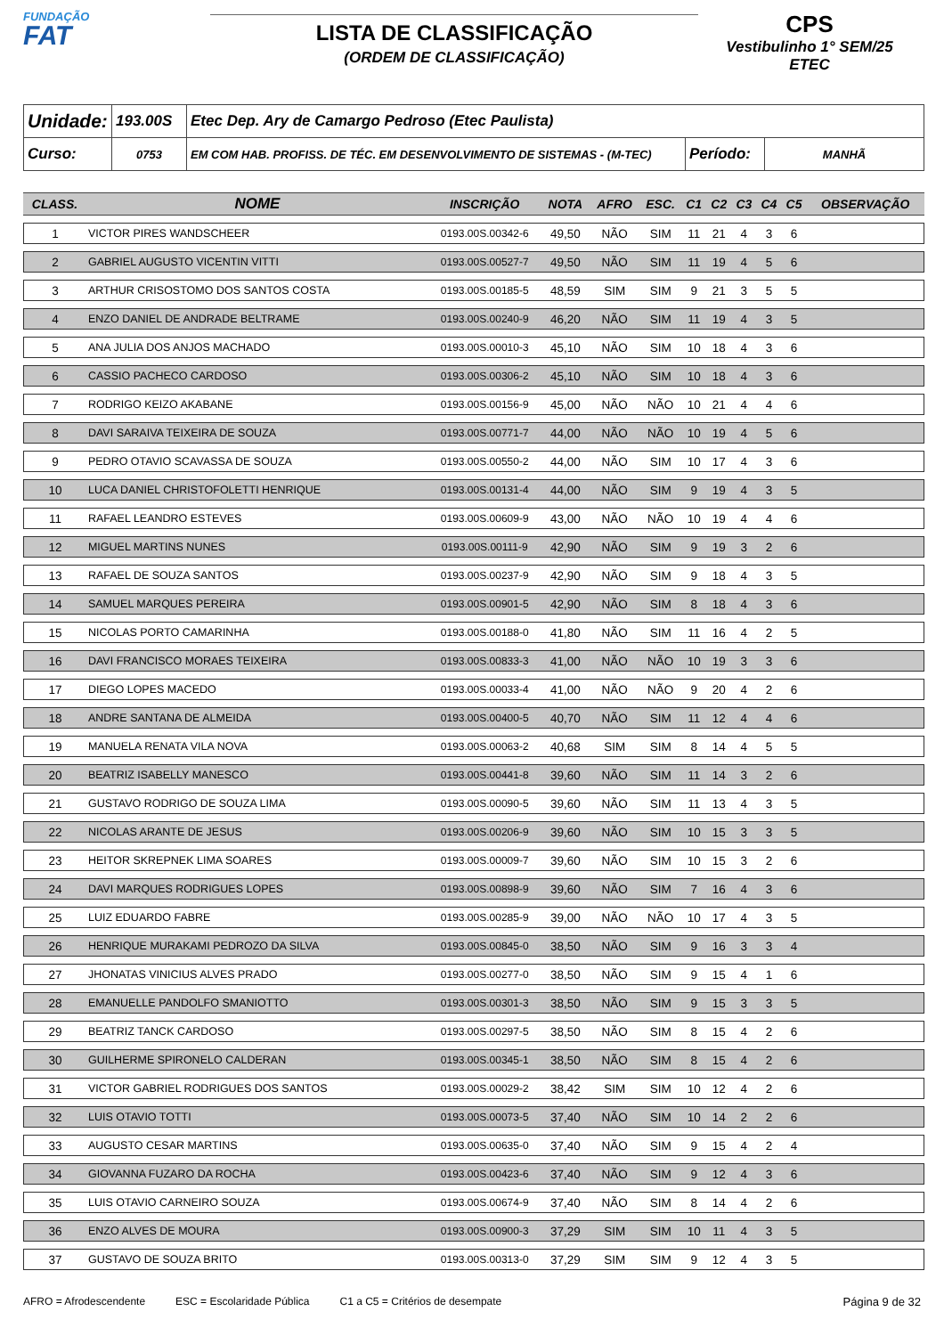FUNDAÇÃO
FAT
LISTA DE CLASSIFICAÇÃO
(ORDEM DE CLASSIFICAÇÃO)
CPS
Vestibulinho 1° SEM/25
ETEC
| Unidade: | 193.00S | Etec Dep. Ary de Camargo Pedroso (Etec Paulista) | | |
| Curso: | 0753 | EM COM HAB. PROFISS. DE TÉC. EM DESENVOLVIMENTO DE SISTEMAS - (M-TEC) | Período: | MANHÃ |
| CLASS. | NOME | INSCRIÇÃO | NOTA | AFRO | ESC. | C1 | C2 | C3 | C4 | C5 | OBSERVAÇÃO |
| --- | --- | --- | --- | --- | --- | --- | --- | --- | --- | --- | --- |
| 1 | VICTOR PIRES WANDSCHEER | 0193.00S.00342-6 | 49,50 | NÃO | SIM | 11 | 21 | 4 | 3 | 6 | |
| 2 | GABRIEL AUGUSTO VICENTIN VITTI | 0193.00S.00527-7 | 49,50 | NÃO | SIM | 11 | 19 | 4 | 5 | 6 | |
| 3 | ARTHUR CRISOSTOMO DOS SANTOS COSTA | 0193.00S.00185-5 | 48,59 | SIM | SIM | 9 | 21 | 3 | 5 | 5 | |
| 4 | ENZO DANIEL DE ANDRADE BELTRAME | 0193.00S.00240-9 | 46,20 | NÃO | SIM | 11 | 19 | 4 | 3 | 5 | |
| 5 | ANA JULIA DOS ANJOS MACHADO | 0193.00S.00010-3 | 45,10 | NÃO | SIM | 10 | 18 | 4 | 3 | 6 | |
| 6 | CASSIO PACHECO CARDOSO | 0193.00S.00306-2 | 45,10 | NÃO | SIM | 10 | 18 | 4 | 3 | 6 | |
| 7 | RODRIGO KEIZO AKABANE | 0193.00S.00156-9 | 45,00 | NÃO | NÃO | 10 | 21 | 4 | 4 | 6 | |
| 8 | DAVI SARAIVA TEIXEIRA DE SOUZA | 0193.00S.00771-7 | 44,00 | NÃO | NÃO | 10 | 19 | 4 | 5 | 6 | |
| 9 | PEDRO OTAVIO SCAVASSA DE SOUZA | 0193.00S.00550-2 | 44,00 | NÃO | SIM | 10 | 17 | 4 | 3 | 6 | |
| 10 | LUCA DANIEL CHRISTOFOLETTI HENRIQUE | 0193.00S.00131-4 | 44,00 | NÃO | SIM | 9 | 19 | 4 | 3 | 5 | |
| 11 | RAFAEL LEANDRO ESTEVES | 0193.00S.00609-9 | 43,00 | NÃO | NÃO | 10 | 19 | 4 | 4 | 6 | |
| 12 | MIGUEL MARTINS NUNES | 0193.00S.00111-9 | 42,90 | NÃO | SIM | 9 | 19 | 3 | 2 | 6 | |
| 13 | RAFAEL DE SOUZA SANTOS | 0193.00S.00237-9 | 42,90 | NÃO | SIM | 9 | 18 | 4 | 3 | 5 | |
| 14 | SAMUEL MARQUES PEREIRA | 0193.00S.00901-5 | 42,90 | NÃO | SIM | 8 | 18 | 4 | 3 | 6 | |
| 15 | NICOLAS PORTO CAMARINHA | 0193.00S.00188-0 | 41,80 | NÃO | SIM | 11 | 16 | 4 | 2 | 5 | |
| 16 | DAVI FRANCISCO MORAES TEIXEIRA | 0193.00S.00833-3 | 41,00 | NÃO | NÃO | 10 | 19 | 3 | 3 | 6 | |
| 17 | DIEGO LOPES MACEDO | 0193.00S.00033-4 | 41,00 | NÃO | NÃO | 9 | 20 | 4 | 2 | 6 | |
| 18 | ANDRE SANTANA DE ALMEIDA | 0193.00S.00400-5 | 40,70 | NÃO | SIM | 11 | 12 | 4 | 4 | 6 | |
| 19 | MANUELA RENATA VILA NOVA | 0193.00S.00063-2 | 40,68 | SIM | SIM | 8 | 14 | 4 | 5 | 5 | |
| 20 | BEATRIZ ISABELLY MANESCO | 0193.00S.00441-8 | 39,60 | NÃO | SIM | 11 | 14 | 3 | 2 | 6 | |
| 21 | GUSTAVO RODRIGO DE SOUZA LIMA | 0193.00S.00090-5 | 39,60 | NÃO | SIM | 11 | 13 | 4 | 3 | 5 | |
| 22 | NICOLAS ARANTE DE JESUS | 0193.00S.00206-9 | 39,60 | NÃO | SIM | 10 | 15 | 3 | 3 | 5 | |
| 23 | HEITOR SKREPNEK LIMA SOARES | 0193.00S.00009-7 | 39,60 | NÃO | SIM | 10 | 15 | 3 | 2 | 6 | |
| 24 | DAVI MARQUES RODRIGUES LOPES | 0193.00S.00898-9 | 39,60 | NÃO | SIM | 7 | 16 | 4 | 3 | 6 | |
| 25 | LUIZ EDUARDO FABRE | 0193.00S.00285-9 | 39,00 | NÃO | NÃO | 10 | 17 | 4 | 3 | 5 | |
| 26 | HENRIQUE MURAKAMI PEDROZO DA SILVA | 0193.00S.00845-0 | 38,50 | NÃO | SIM | 9 | 16 | 3 | 3 | 4 | |
| 27 | JHONATAS VINICIUS ALVES PRADO | 0193.00S.00277-0 | 38,50 | NÃO | SIM | 9 | 15 | 4 | 1 | 6 | |
| 28 | EMANUELLE PANDOLFO SMANIOTTO | 0193.00S.00301-3 | 38,50 | NÃO | SIM | 9 | 15 | 3 | 3 | 5 | |
| 29 | BEATRIZ TANCK CARDOSO | 0193.00S.00297-5 | 38,50 | NÃO | SIM | 8 | 15 | 4 | 2 | 6 | |
| 30 | GUILHERME SPIRONELO CALDERAN | 0193.00S.00345-1 | 38,50 | NÃO | SIM | 8 | 15 | 4 | 2 | 6 | |
| 31 | VICTOR GABRIEL RODRIGUES DOS SANTOS | 0193.00S.00029-2 | 38,42 | SIM | SIM | 10 | 12 | 4 | 2 | 6 | |
| 32 | LUIS OTAVIO TOTTI | 0193.00S.00073-5 | 37,40 | NÃO | SIM | 10 | 14 | 2 | 2 | 6 | |
| 33 | AUGUSTO CESAR MARTINS | 0193.00S.00635-0 | 37,40 | NÃO | SIM | 9 | 15 | 4 | 2 | 4 | |
| 34 | GIOVANNA FUZARO DA ROCHA | 0193.00S.00423-6 | 37,40 | NÃO | SIM | 9 | 12 | 4 | 3 | 6 | |
| 35 | LUIS OTAVIO CARNEIRO SOUZA | 0193.00S.00674-9 | 37,40 | NÃO | SIM | 8 | 14 | 4 | 2 | 6 | |
| 36 | ENZO ALVES DE MOURA | 0193.00S.00900-3 | 37,29 | SIM | SIM | 10 | 11 | 4 | 3 | 5 | |
| 37 | GUSTAVO DE SOUZA BRITO | 0193.00S.00313-0 | 37,29 | SIM | SIM | 9 | 12 | 4 | 3 | 5 | |
AFRO = Afrodescendente ESC = Escolaridade Pública C1 a C5 = Critérios de desempate Página 9 de 32